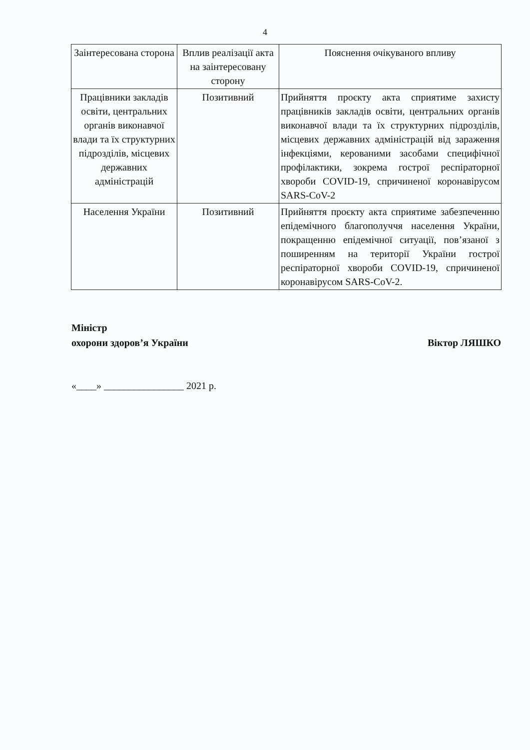4
| Заінтересована сторона | Вплив реалізації акта на заінтересовану сторону | Пояснення очікуваного впливу |
| --- | --- | --- |
| Працівники закладів освіти, центральних органів виконавчої влади та їх структурних підрозділів, місцевих державних адміністрацій | Позитивний | Прийняття проєкту акта сприятиме захисту працівників закладів освіти, центральних органів виконавчої влади та їх структурних підрозділів, місцевих державних адміністрацій від зараження інфекціями, керованими засобами специфічної профілактики, зокрема гострої респіраторної хвороби COVID-19, спричиненої коронавірусом SARS-CoV-2 |
| Населення України | Позитивний | Прийняття проєкту акта сприятиме забезпеченню епідемічного благополуччя населення України, покращенню епідемічної ситуації, пов’язаної з поширенням на території України гострої респіраторної хвороби COVID-19, спричиненої коронавірусом SARS-CoV-2. |
Міністр
охорони здоров’я України
Віктор ЛЯШКО
«____» ________________ 2021 р.